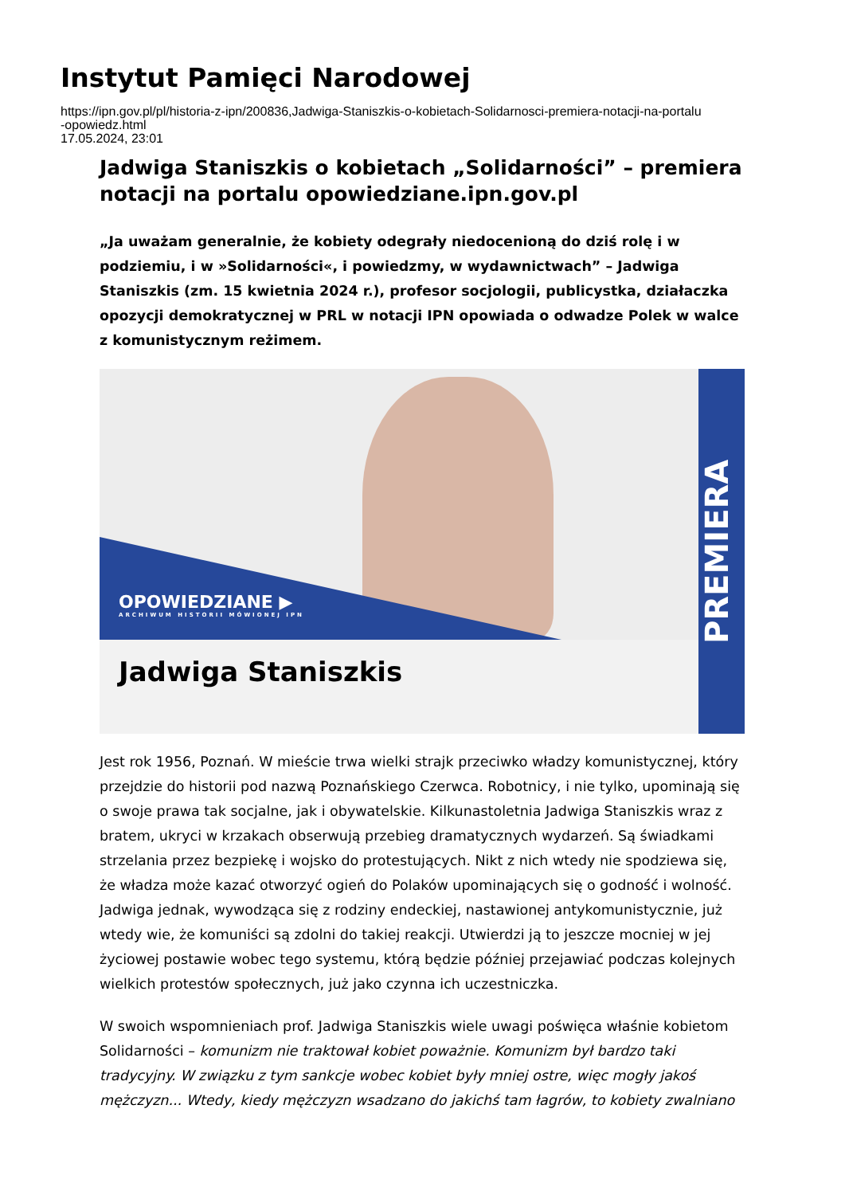Instytut Pamięci Narodowej
https://ipn.gov.pl/pl/historia-z-ipn/200836,Jadwiga-Staniszkis-o-kobietach-Solidarnosci-premiera-notacji-na-portalu
-opowiedz.html
17.05.2024, 23:01
Jadwiga Staniszkis o kobietach „Solidarności” – premiera notacji na portalu opowiedziane.ipn.gov.pl
„Ja uważam generalnie, że kobiety odegrały niedocenioną do dziś rolę i w podziemiu, i w »Solidarności«, i powiedzmy, w wydawnictwach” – Jadwiga Staniszkis (zm. 15 kwietnia 2024 r.), profesor socjologii, publicystka, działaczka opozycji demokratycznej w PRL w notacji IPN opowiada o odwadze Polek w walce z komunistycznym reżimem.
OPOWIEDZIANE ▶
ARCHIWUM HISTORII MÓWIONEJ IPN
Jadwiga Staniszkis
PREMIERA
Jest rok 1956, Poznań. W mieście trwa wielki strajk przeciwko władzy komunistycznej, który przejdzie do historii pod nazwą Poznańskiego Czerwca. Robotnicy, i nie tylko, upominają się o swoje prawa tak socjalne, jak i obywatelskie. Kilkunastoletnia Jadwiga Staniszkis wraz z bratem, ukryci w krzakach obserwują przebieg dramatycznych wydarzeń. Są świadkami strzelania przez bezpiekę i wojsko do protestujących. Nikt z nich wtedy nie spodziewa się, że władza może kazać otworzyć ogień do Polaków upominających się o godność i wolność. Jadwiga jednak, wywodząca się z rodziny endeckiej, nastawionej antykomunistycznie, już wtedy wie, że komuniści są zdolni do takiej reakcji. Utwierdzi ją to jeszcze mocniej w jej życiowej postawie wobec tego systemu, którą będzie później przejawiać podczas kolejnych wielkich protestów społecznych, już jako czynna ich uczestniczka.
W swoich wspomnieniach prof. Jadwiga Staniszkis wiele uwagi poświęca właśnie kobietom Solidarności – komunizm nie traktował kobiet poważnie. Komunizm był bardzo taki tradycyjny. W związku z tym sankcje wobec kobiet były mniej ostre, więc mogły jakoś mężczyzn... Wtedy, kiedy mężczyzn wsadzano do jakichś tam łagrów, to kobiety zwalniano